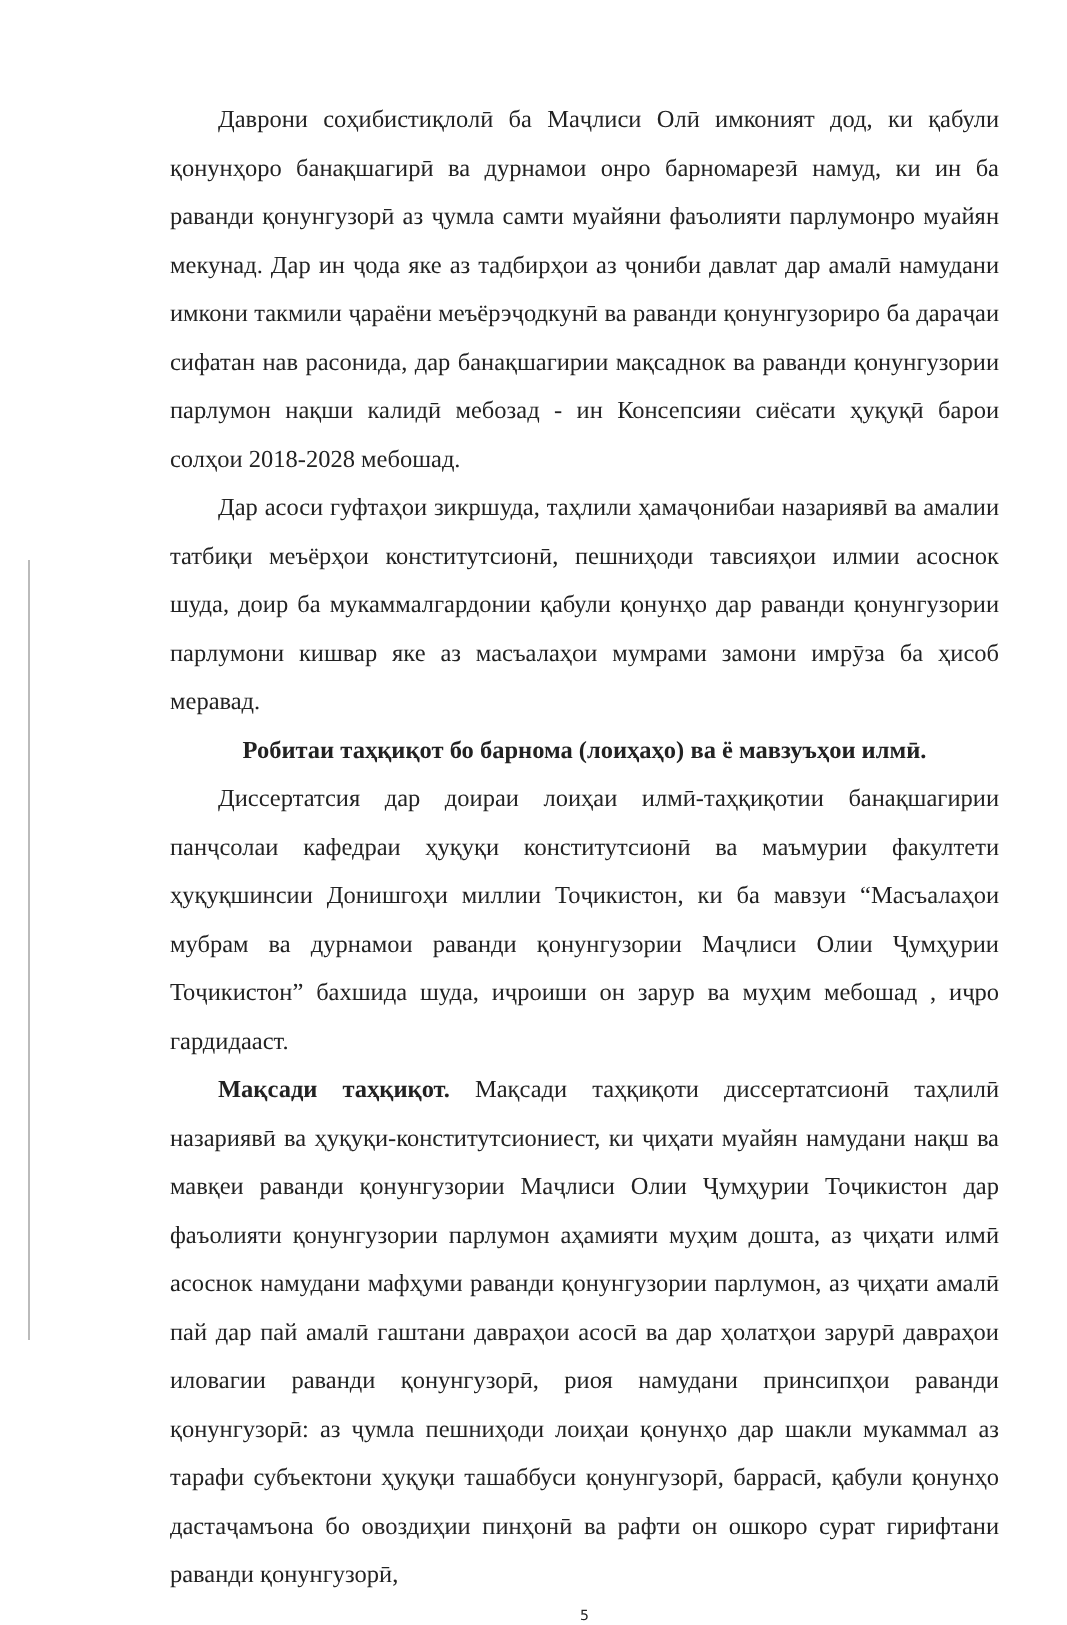Даврони соҳибистиқлолӣ ба Маҷлиси Олӣ имконият дод, ки қабули қонунҳоро банақшагирӣ ва дурнамои онро барномарезӣ намуд, ки ин ба раванди қонунгузорӣ аз ҷумла самти муайяни фаъолияти парлумонро муайян мекунад. Дар ин ҷода яке аз тадбирҳои аз ҷониби давлат дар амалӣ намудани имкони такмили ҷараёни меъёрэҷодкунӣ ва раванди қонунгузориро ба дараҷаи сифатан нав расонида, дар банақшагирии мақсаднок ва раванди қонунгузории парлумон нақши калидӣ мебозад - ин Консепсияи сиёсати ҳуқуқӣ барои солҳои 2018-2028 мебошад.
Дар асоси гуфтаҳои зикршуда, таҳлили ҳамаҷонибаи назариявӣ ва амалии татбиқи меъёрҳои конститутсионӣ, пешниҳоди тавсияҳои илмии асоснок шуда, доир ба мукаммалгардонии қабули қонунҳо дар раванди қонунгузории парлумони кишвар яке аз масъалаҳои мумрами замони имрӯза ба ҳисоб меравад.
Робитаи таҳқиқот бо барнома (лоиҳаҳо) ва ё мавзуъҳои илмӣ.
Диссертатсия дар доираи лоиҳаи илмӣ-таҳқиқотии банақшагирии панҷсолаи кафедраи ҳуқуқи конститутсионӣ ва маъмурии факултети ҳуқуқшинсии Донишгоҳи миллии Тоҷикистон, ки ба мавзуи “Масъалаҳои мубрам ва дурнамои раванди қонунгузории Маҷлиси Олии Ҷумҳурии Тоҷикистон” бахшида шуда, иҷроиши он зарур ва муҳим мебошад , иҷро гардидааст.
Мақсади таҳқиқот. Мақсади таҳқиқоти диссертатсионӣ таҳлилӣ назариявӣ ва ҳуқуқи-конститутсиониест, ки ҷиҳати муайян намудани нақш ва мавқеи раванди қонунгузории Маҷлиси Олии Ҷумҳурии Тоҷикистон дар фаъолияти қонунгузории парлумон аҳамияти муҳим дошта, аз ҷиҳати илмӣ асоснок намудани мафҳуми раванди қонунгузории парлумон, аз ҷиҳати амалӣ пай дар пай амалӣ гаштани давраҳои асосӣ ва дар ҳолатҳои зарурӣ даврaҳои иловагии раванди қонунгузорӣ, риоя намудани принсипҳои раванди қонунгузорӣ: аз ҷумла пешниҳоди лоиҳаи қонунҳо дар шакли мукаммал аз тарафи субъектони ҳуқуқи ташаббуси қонунгузорӣ, баррасӣ, қабули қонунҳо дастаҷамъона бо овоздиҳии пинҳонӣ ва рафти он ошкоро сурат гирифтани раванди қонунгузорӣ,
5